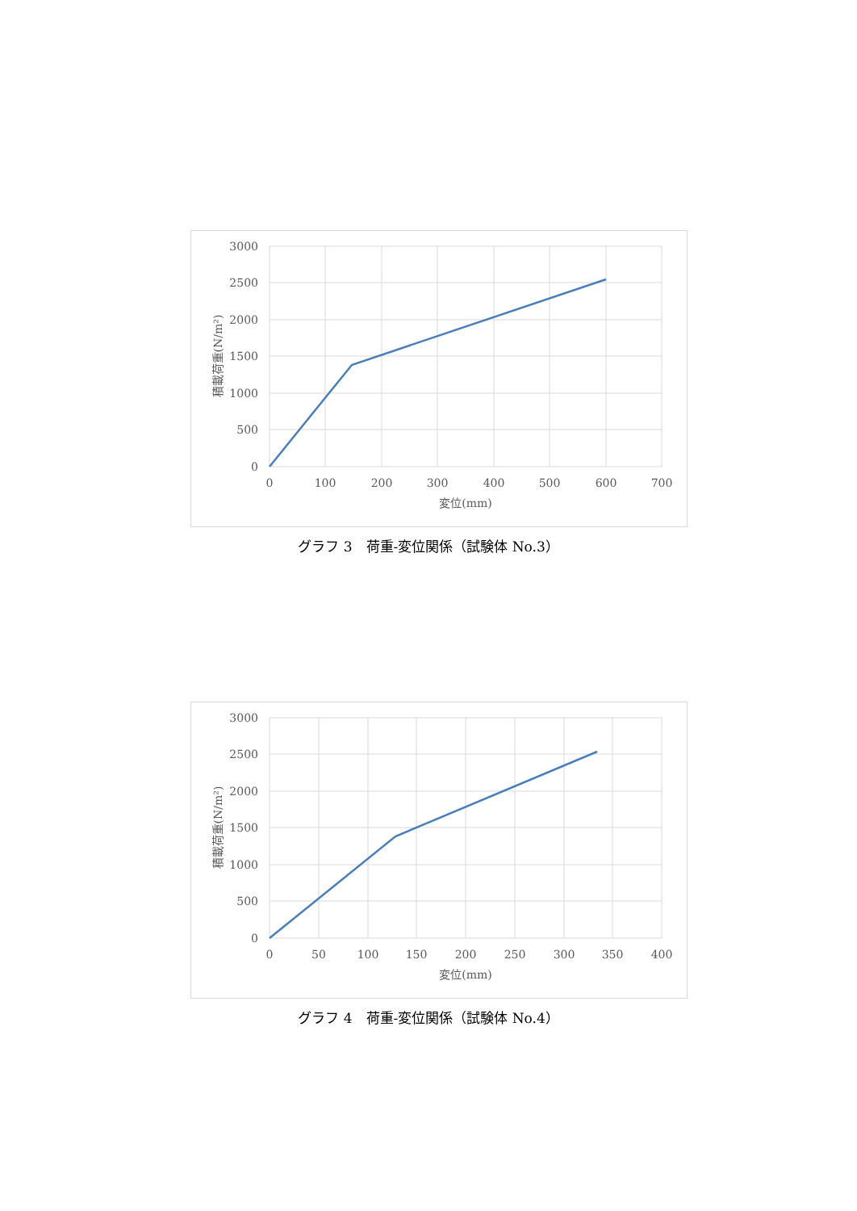3000
2500
2000
1500
1000
500
0
0
100
200
300
400
500
600
700
変位(mm)
積載荷重(N/m²)
グラフ 3　荷重-変位関係（試験体 No.3）
3000
2500
2000
1500
1000
500
0
0
50
100
150
200
250
300
350
400
変位(mm)
積載荷重(N/m²)
グラフ 4　荷重-変位関係（試験体 No.4）